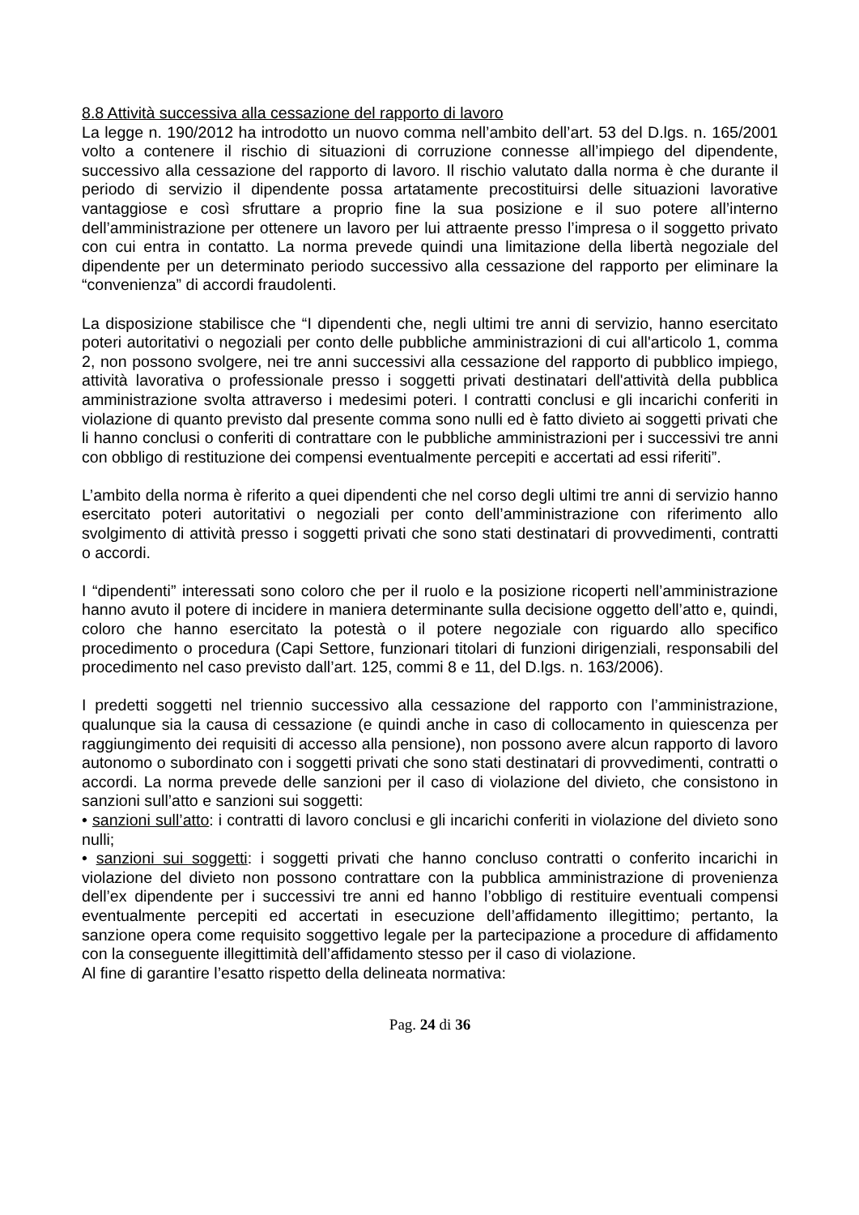8.8 Attività successiva alla cessazione del rapporto di lavoro
La legge n. 190/2012 ha introdotto un nuovo comma nell’ambito dell’art. 53 del D.lgs. n. 165/2001 volto a contenere il rischio di situazioni di corruzione connesse all’impiego del dipendente, successivo alla cessazione del rapporto di lavoro. Il rischio valutato dalla norma è che durante il periodo di servizio il dipendente possa artatamente precostituirsi delle situazioni lavorative vantaggiose e così sfruttare a proprio fine la sua posizione e il suo potere all’interno dell’amministrazione per ottenere un lavoro per lui attraente presso l’impresa o il soggetto privato con cui entra in contatto. La norma prevede quindi una limitazione della libertà negoziale del dipendente per un determinato periodo successivo alla cessazione del rapporto per eliminare la “convenienza” di accordi fraudolenti.
La disposizione stabilisce che “I dipendenti che, negli ultimi tre anni di servizio, hanno esercitato poteri autoritativi o negoziali per conto delle pubbliche amministrazioni di cui all'articolo 1, comma 2, non possono svolgere, nei tre anni successivi alla cessazione del rapporto di pubblico impiego, attività lavorativa o professionale presso i soggetti privati destinatari dell'attività della pubblica amministrazione svolta attraverso i medesimi poteri. I contratti conclusi e gli incarichi conferiti in violazione di quanto previsto dal presente comma sono nulli ed è fatto divieto ai soggetti privati che li hanno conclusi o conferiti di contrattare con le pubbliche amministrazioni per i successivi tre anni con obbligo di restituzione dei compensi eventualmente percepiti e accertati ad essi riferiti”.
L’ambito della norma è riferito a quei dipendenti che nel corso degli ultimi tre anni di servizio hanno esercitato poteri autoritativi o negoziali per conto dell’amministrazione con riferimento allo svolgimento di attività presso i soggetti privati che sono stati destinatari di provvedimenti, contratti o accordi.
I “dipendenti” interessati sono coloro che per il ruolo e la posizione ricoperti nell’amministrazione hanno avuto il potere di incidere in maniera determinante sulla decisione oggetto dell’atto e, quindi, coloro che hanno esercitato la potestà o il potere negoziale con riguardo allo specifico procedimento o procedura (Capi Settore, funzionari titolari di funzioni dirigenziali, responsabili del procedimento nel caso previsto dall’art. 125, commi 8 e 11, del D.lgs. n. 163/2006).
I predetti soggetti nel triennio successivo alla cessazione del rapporto con l’amministrazione, qualunque sia la causa di cessazione (e quindi anche in caso di collocamento in quiescenza per raggiungimento dei requisiti di accesso alla pensione), non possono avere alcun rapporto di lavoro autonomo o subordinato con i soggetti privati che sono stati destinatari di provvedimenti, contratti o accordi. La norma prevede delle sanzioni per il caso di violazione del divieto, che consistono in sanzioni sull’atto e sanzioni sui soggetti:
• sanzioni sull’atto: i contratti di lavoro conclusi e gli incarichi conferiti in violazione del divieto sono nulli;
• sanzioni sui soggetti: i soggetti privati che hanno concluso contratti o conferito incarichi in violazione del divieto non possono contrattare con la pubblica amministrazione di provenienza dell’ex dipendente per i successivi tre anni ed hanno l’obbligo di restituire eventuali compensi eventualmente percepiti ed accertati in esecuzione dell’affidamento illegittimo; pertanto, la sanzione opera come requisito soggettivo legale per la partecipazione a procedure di affidamento con la conseguente illegittimità dell’affidamento stesso per il caso di violazione.
Al fine di garantire l’esatto rispetto della delineata normativa:
Pag. 24 di 36